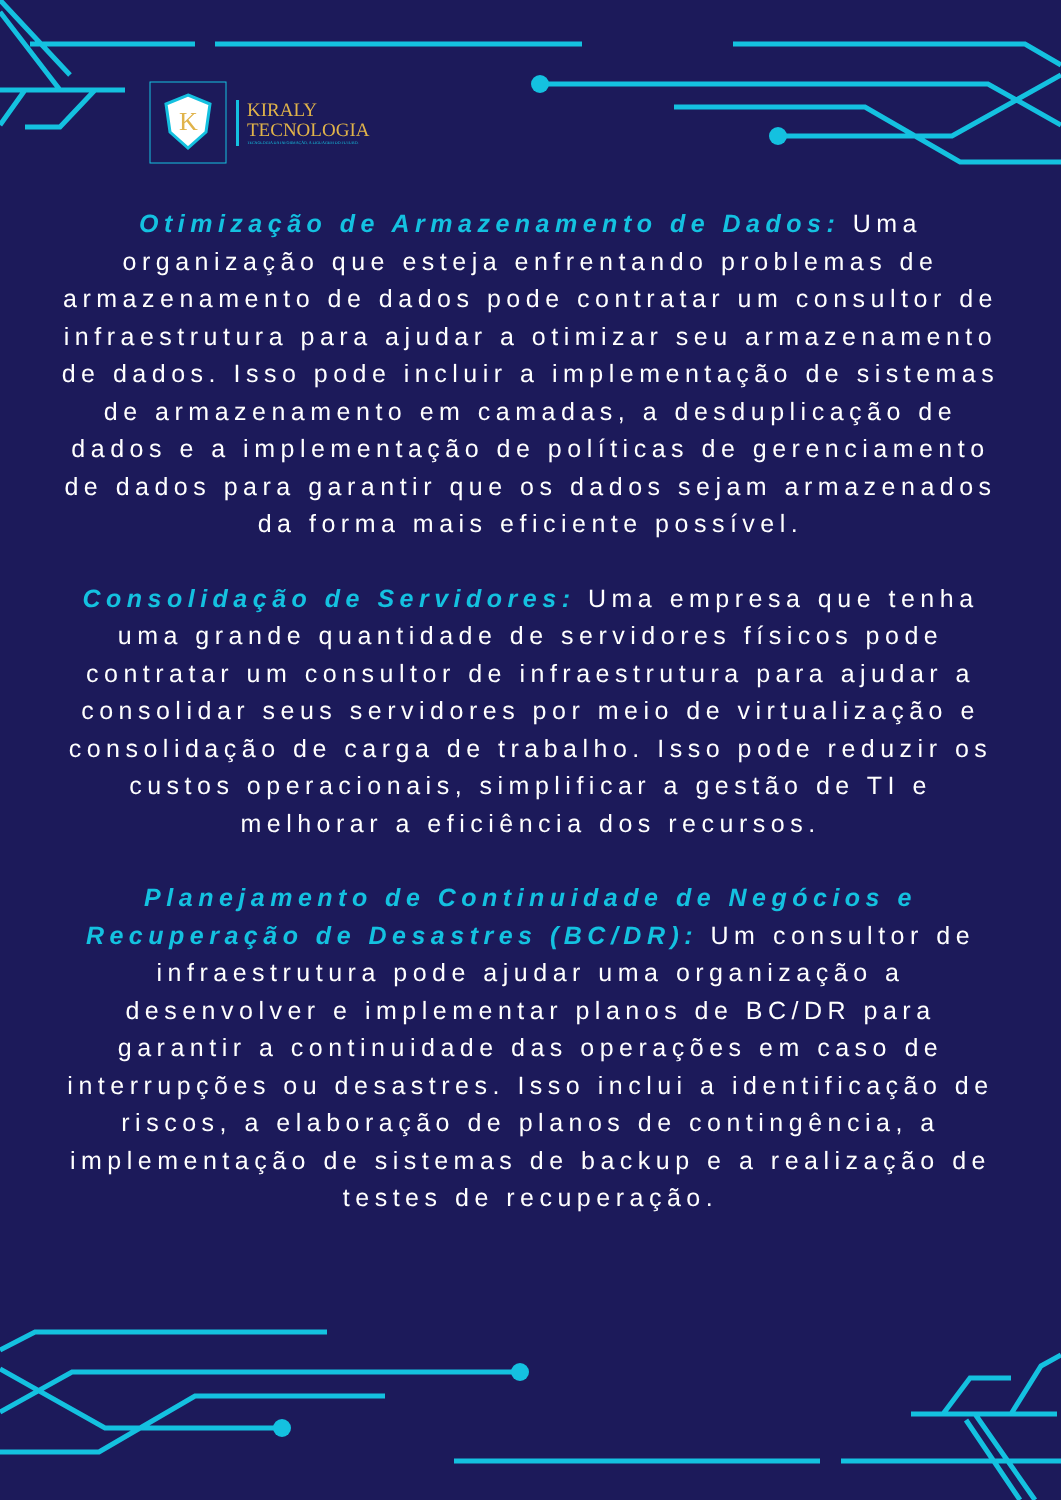K
KIRALY
TECNOLOGIA
TECNOLOGIA DA INFORMAÇÃO, A LIGUAGEM DO FUTURO.
Otimização de Armazenamento de Dados: Uma organização que esteja enfrentando problemas de armazenamento de dados pode contratar um consultor de infraestrutura para ajudar a otimizar seu armazenamento de dados. Isso pode incluir a implementação de sistemas de armazenamento em camadas, a desduplicação de dados e a implementação de políticas de gerenciamento de dados para garantir que os dados sejam armazenados da forma mais eficiente possível.
Consolidação de Servidores: Uma empresa que tenha uma grande quantidade de servidores físicos pode contratar um consultor de infraestrutura para ajudar a consolidar seus servidores por meio de virtualização e consolidação de carga de trabalho. Isso pode reduzir os custos operacionais, simplificar a gestão de TI e melhorar a eficiência dos recursos.
Planejamento de Continuidade de Negócios e Recuperação de Desastres (BC/DR): Um consultor de infraestrutura pode ajudar uma organização a desenvolver e implementar planos de BC/DR para garantir a continuidade das operações em caso de interrupções ou desastres. Isso inclui a identificação de riscos, a elaboração de planos de contingência, a implementação de sistemas de backup e a realização de testes de recuperação.